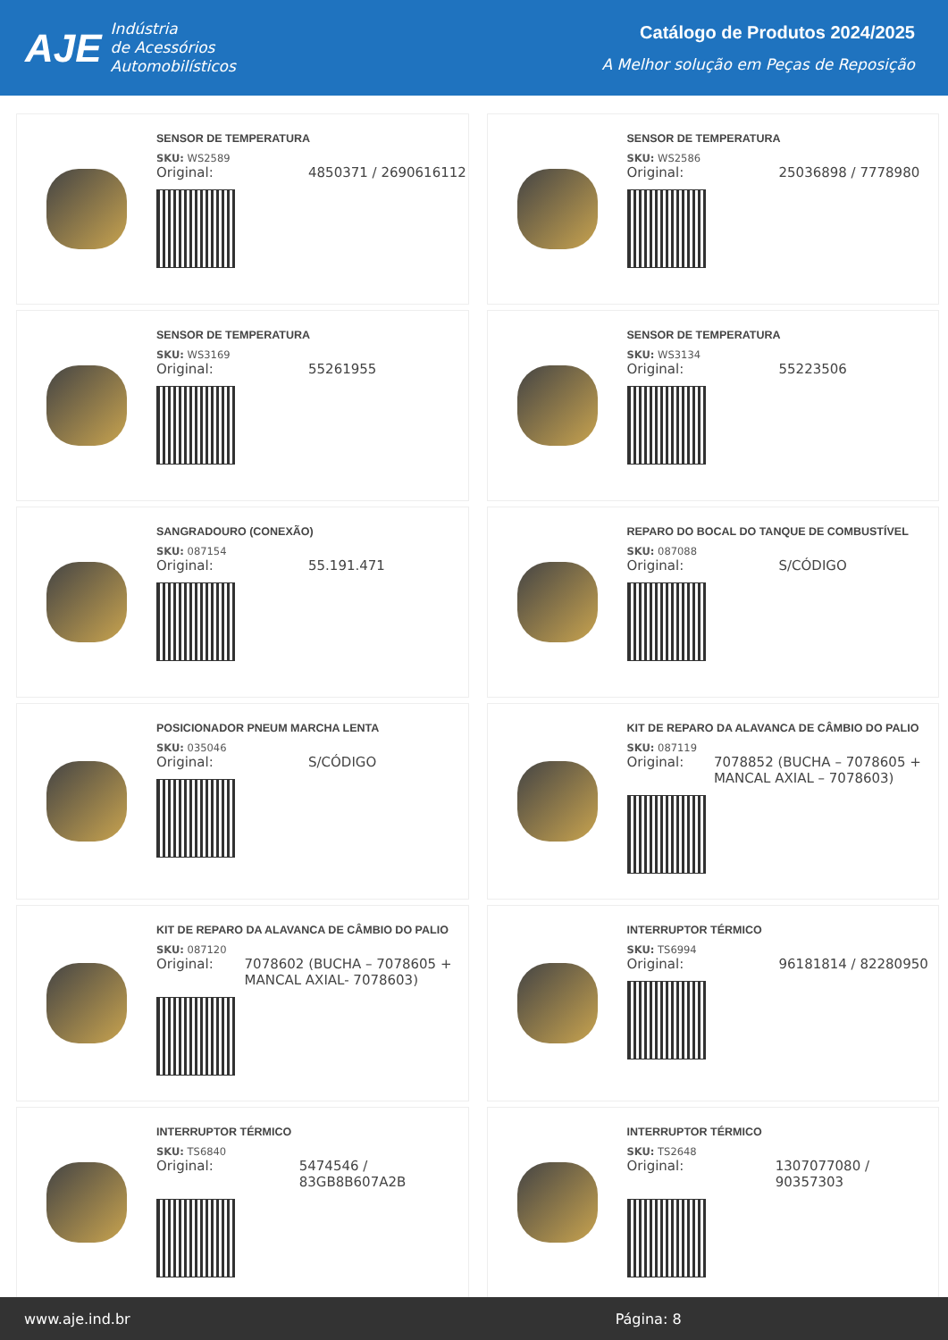AJE
Indústria
de Acessórios
Automobilísticos
Catálogo de Produtos 2024/2025
A Melhor solução em Peças de Reposição
SENSOR DE TEMPERATURA
SKU: WS2589
Original: 4850371 / 2690616112
SENSOR DE TEMPERATURA
SKU: WS2586
Original: 25036898 / 7778980
SENSOR DE TEMPERATURA
SKU: WS3169
Original: 55261955
SENSOR DE TEMPERATURA
SKU: WS3134
Original: 55223506
SANGRADOURO (CONEXÃO)
SKU: 087154
Original: 55.191.471
REPARO DO BOCAL DO TANQUE DE COMBUSTÍVEL
SKU: 087088
Original: S/CÓDIGO
POSICIONADOR PNEUM MARCHA LENTA
SKU: 035046
Original: S/CÓDIGO
KIT DE REPARO DA ALAVANCA DE CÂMBIO DO PALIO
SKU: 087119
Original: 7078852 (BUCHA – 7078605 + MANCAL AXIAL – 7078603)
KIT DE REPARO DA ALAVANCA DE CÂMBIO DO PALIO
SKU: 087120
Original: 7078602 (BUCHA – 7078605 + MANCAL AXIAL- 7078603)
INTERRUPTOR TÉRMICO
SKU: TS6994
Original: 96181814 / 82280950
INTERRUPTOR TÉRMICO
SKU: TS6840
Original: 5474546 / 83GB8B607A2B
INTERRUPTOR TÉRMICO
SKU: TS2648
Original: 1307077080 / 90357303
www.aje.ind.br Página: 8